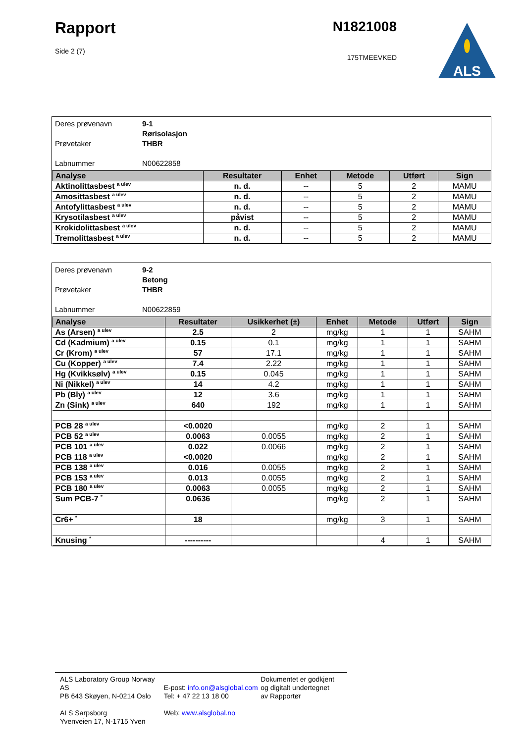Rapport
Side 2 (7)
N1821008
175TMEEVKED
ALS
Deres prøvenavn 9-1
Rørisolasjon
Prøvetaker THBR
Labnummer N00622858
| Analyse | Resultater | Enhet | Metode | Utført | Sign |
| --- | --- | --- | --- | --- | --- |
| Aktinolittasbest <sup>a ulev</sup> | n. d. | -- | 5 | 2 | MAMU |
| Amosittasbest <sup>a ulev</sup> | n. d. | -- | 5 | 2 | MAMU |
| Antofylittasbest <sup>a ulev</sup> | n. d. | -- | 5 | 2 | MAMU |
| Krysotilasbest <sup>a ulev</sup> | påvist | -- | 5 | 2 | MAMU |
| Krokidolittasbest <sup>a ulev</sup> | n. d. | -- | 5 | 2 | MAMU |
| Tremolittasbest <sup>a ulev</sup> | n. d. | -- | 5 | 2 | MAMU |
Deres prøvenavn 9-2
Betong
Prøvetaker THBR
Labnummer N00622859
| Analyse | Resultater | Usikkerhet (±) | Enhet | Metode | Utført | Sign |
| --- | --- | --- | --- | --- | --- | --- |
| As (Arsen) <sup>a ulev</sup> | 2.5 | 2 | mg/kg | 1 | 1 | SAHM |
| Cd (Kadmium) <sup>a ulev</sup> | 0.15 | 0.1 | mg/kg | 1 | 1 | SAHM |
| Cr (Krom) <sup>a ulev</sup> | 57 | 17.1 | mg/kg | 1 | 1 | SAHM |
| Cu (Kopper) <sup>a ulev</sup> | 7.4 | 2.22 | mg/kg | 1 | 1 | SAHM |
| Hg (Kvikksølv) <sup>a ulev</sup> | 0.15 | 0.045 | mg/kg | 1 | 1 | SAHM |
| Ni (Nikkel) <sup>a ulev</sup> | 14 | 4.2 | mg/kg | 1 | 1 | SAHM |
| Pb (Bly) <sup>a ulev</sup> | 12 | 3.6 | mg/kg | 1 | 1 | SAHM |
| Zn (Sink) <sup>a ulev</sup> | 640 | 192 | mg/kg | 1 | 1 | SAHM |
| PCB 28 <sup>a ulev</sup> | <0.0020 | | mg/kg | 2 | 1 | SAHM |
| PCB 52 <sup>a ulev</sup> | 0.0063 | 0.0055 | mg/kg | 2 | 1 | SAHM |
| PCB 101 <sup>a ulev</sup> | 0.022 | 0.0066 | mg/kg | 2 | 1 | SAHM |
| PCB 118 <sup>a ulev</sup> | <0.0020 | | mg/kg | 2 | 1 | SAHM |
| PCB 138 <sup>a ulev</sup> | 0.016 | 0.0055 | mg/kg | 2 | 1 | SAHM |
| PCB 153 <sup>a ulev</sup> | 0.013 | 0.0055 | mg/kg | 2 | 1 | SAHM |
| PCB 180 <sup>a ulev</sup> | 0.0063 | 0.0055 | mg/kg | 2 | 1 | SAHM |
| Sum PCB-7 <sup>*</sup> | 0.0636 | | mg/kg | 2 | 1 | SAHM |
| Cr6+ <sup>*</sup> | 18 | | mg/kg | 3 | 1 | SAHM |
| Knusing <sup>*</sup> | ---------- | | | 4 | 1 | SAHM |
ALS Laboratory Group Norway AS
PB 643 Skøyen, N-0214 Oslo
ALS Sarpsborg
Yvenveien 17, N-1715 Yven
E-post: info.on@alsglobal.com
Tel: + 47 22 13 18 00
Web: www.alsglobal.no
Dokumentet er godkjent
og digitalt undertegnet
av Rapportør